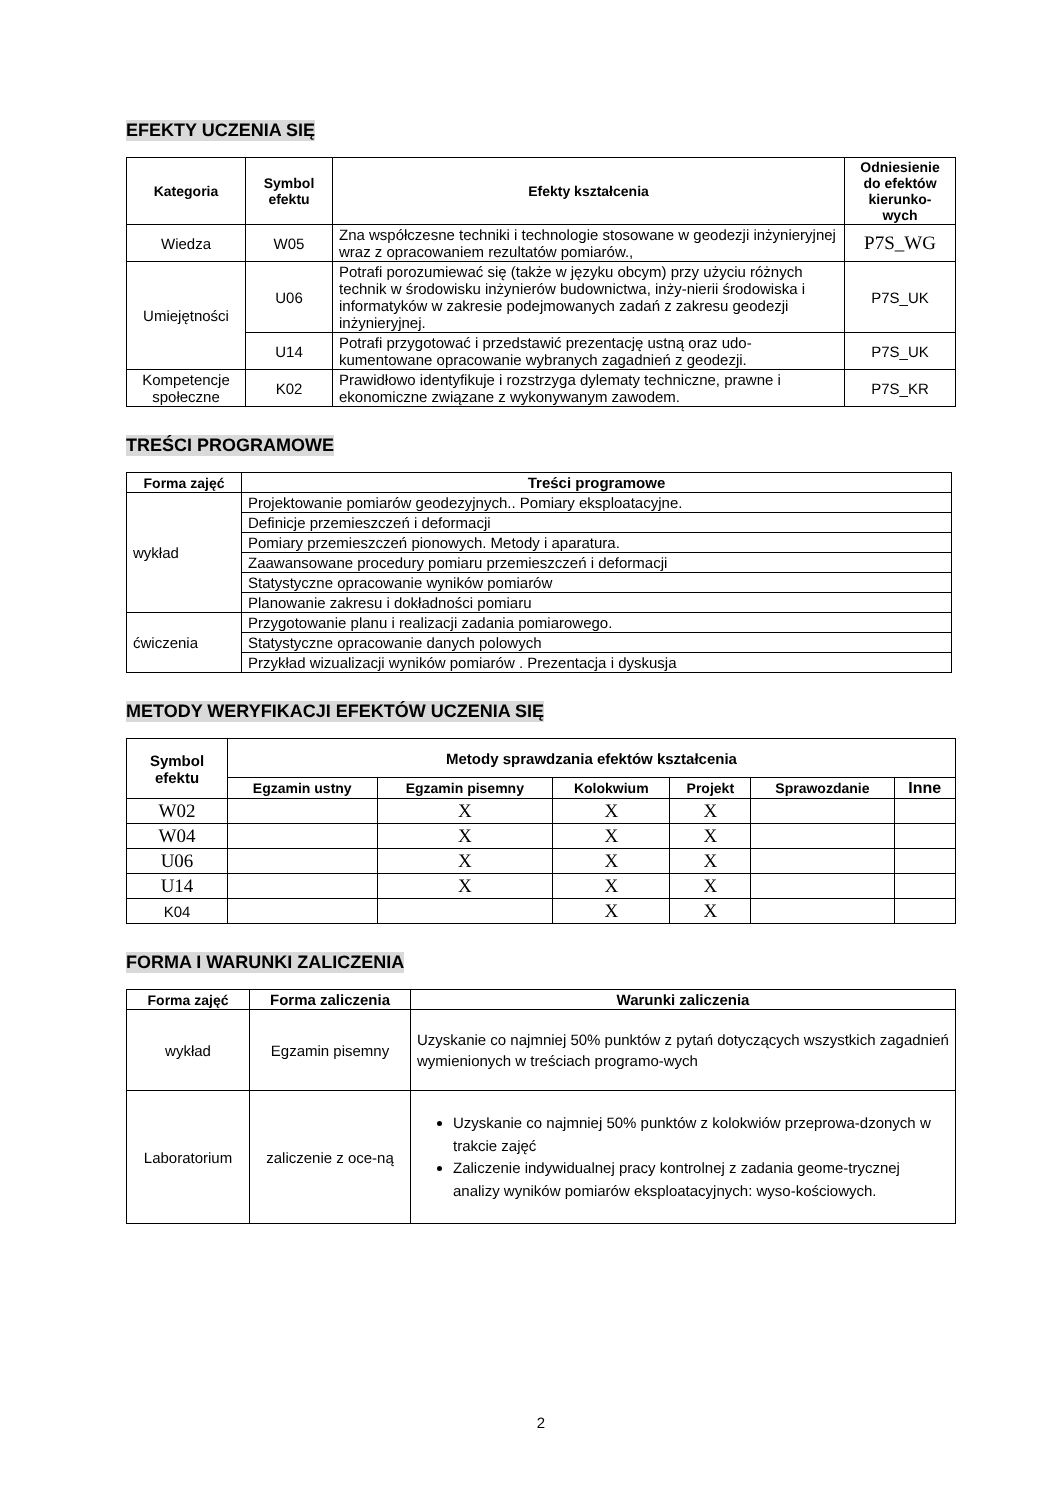EFEKTY UCZENIA SIĘ
| Kategoria | Symbol efektu | Efekty kształcenia | Odniesienie do efektów kierunko-wych |
| --- | --- | --- | --- |
| Wiedza | W05 | Zna współczesne techniki i technologie stosowane w geodezji inżynieryjnej wraz z opracowaniem rezultatów pomiarów., | P7S_WG |
| Umiejętności | U06 | Potrafi porozumiewać się (także w języku obcym) przy użyciu różnych technik w środowisku inżynierów budownictwa, inży-nierii środowiska i informatyków w zakresie podejmowanych zadań z zakresu geodezji inżynieryjnej. | P7S_UK |
| | U14 | Potrafi przygotować i przedstawić prezentację ustną oraz udo-kumentowane opracowanie wybranych zagadnień z geodezji. | P7S_UK |
| Kompetencje społeczne | K02 | Prawidłowo identyfikuje i rozstrzyga dylematy techniczne, prawne i ekonomiczne związane z wykonywanym zawodem. | P7S_KR |
TREŚCI PROGRAMOWE
| Forma zajęć | Treści programowe |
| --- | --- |
| wykład | Projektowanie pomiarów geodezyjnych.. Pomiary eksploatacyjne. |
| | Definicje przemieszczeń i deformacji |
| | Pomiary przemieszczeń pionowych. Metody i aparatura. |
| | Zaawansowane procedury pomiaru przemieszczeń i deformacji |
| | Statystyczne opracowanie wyników pomiarów |
| | Planowanie zakresu i dokładności pomiaru |
| ćwiczenia | Przygotowanie planu i realizacji zadania pomiarowego. |
| | Statystyczne opracowanie danych polowych |
| | Przykład wizualizacji wyników pomiarów . Prezentacja i dyskusja |
METODY WERYFIKACJI EFEKTÓW UCZENIA SIĘ
| Symbol efektu | Metody sprawdzania efektów kształcenia | | | | | |
| --- | --- | --- | --- | --- | --- | --- |
| | Egzamin ustny | Egzamin pisemny | Kolokwium | Projekt | Sprawozdanie | Inne |
| W02 | | X | X | X | | |
| W04 | | X | X | X | | |
| U06 | | X | X | X | | |
| U14 | | X | X | X | | |
| K04 | | | X | X | | |
FORMA I WARUNKI ZALICZENIA
| Forma zajęć | Forma zaliczenia | Warunki zaliczenia |
| --- | --- | --- |
| wykład | Egzamin pisemny | Uzyskanie co najmniej 50% punktów z pytań dotyczących wszystkich zagadnień wymienionych w treściach programo-wych |
| Laboratorium | zaliczenie z oce-ną | Uzyskanie co najmniej 50% punktów z kolokwiów przeprowa-dzonych w trakcie zajęć Zaliczenie indywidualnej pracy kontrolnej z zadania geome-trycznej analizy wyników pomiarów eksploatacyjnych: wyso-kościowych. |
2